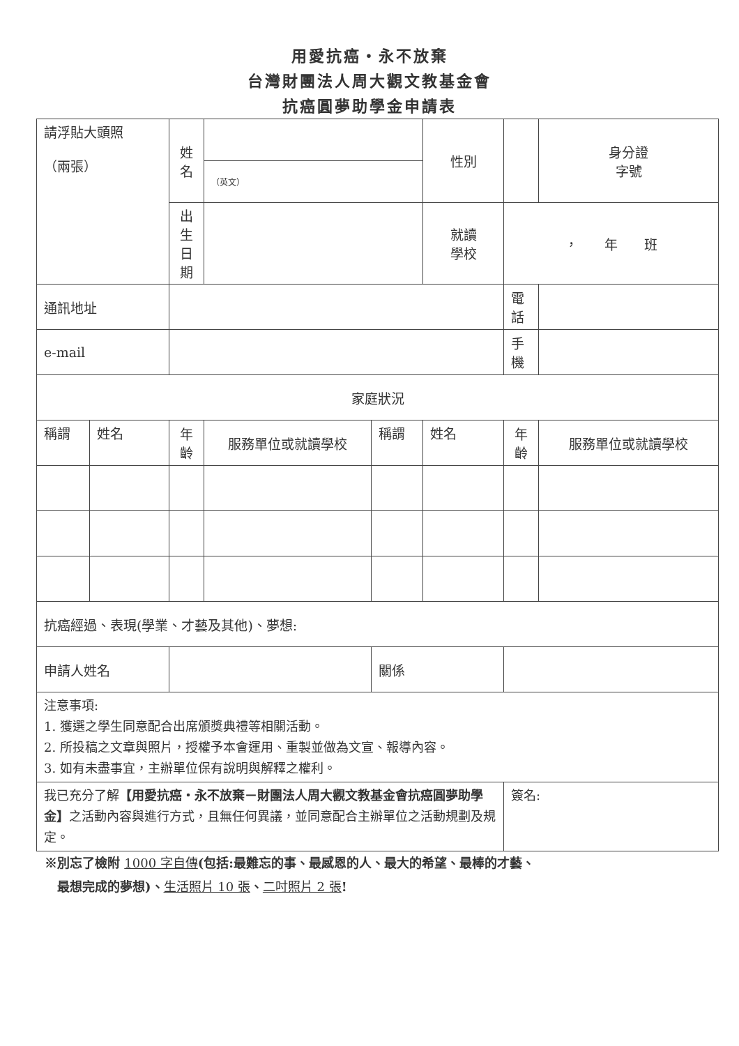用愛抗癌‧永不放棄
台灣財團法人周大觀文教基金會
抗癌圓夢助學金申請表
| 請浮貼大頭照 （兩張） | | 姓名 | | | 性別 | | 身分證 字號 |
| | | | （英文） | | | | |
| | | 出生 日期 | | | 就讀 學校 | ， 年 班 | |
| 通訊地址 | | | | | | 電話 | |
| e-mail | | | | | | 手機 | |
| 家庭狀況 | | | | | | | |
| 稱謂 | 姓名 | 年 齡 | 服務單位或就讀學校 | 稱謂 | 姓名 | 年 齡 | 服務單位或就讀學校 |
| 抗癌經過、表現(學業、才藝及其他)、夢想: | | | | | | | |
| 申請人姓名 | | | | 關係 | | | |
| 注意事項: 1. 獲選之學生同意配合出席頒獎典禮等相關活動。 2. 所投稿之文章與照片，授權予本會運用、重製並做為文宣、報導內容。 3. 如有未盡事宜，主辦單位保有說明與解釋之權利。 | | | | | | | |
| 我已充分了解 【用愛抗癌‧永不放棄－財團法人周大觀文教基金會抗癌圓夢助學金】 之活動內容與進行方式，且無任何異議，並同意配合主辦單位之活動規劃及規定。 | | | | | | 簽名: | |
※別忘了檢附 1000 字自傳(包括:最難忘的事、最感恩的人、最大的希望、最棒的才藝、
　最想完成的夢想)、生活照片 10 張、二吋照片 2 張!